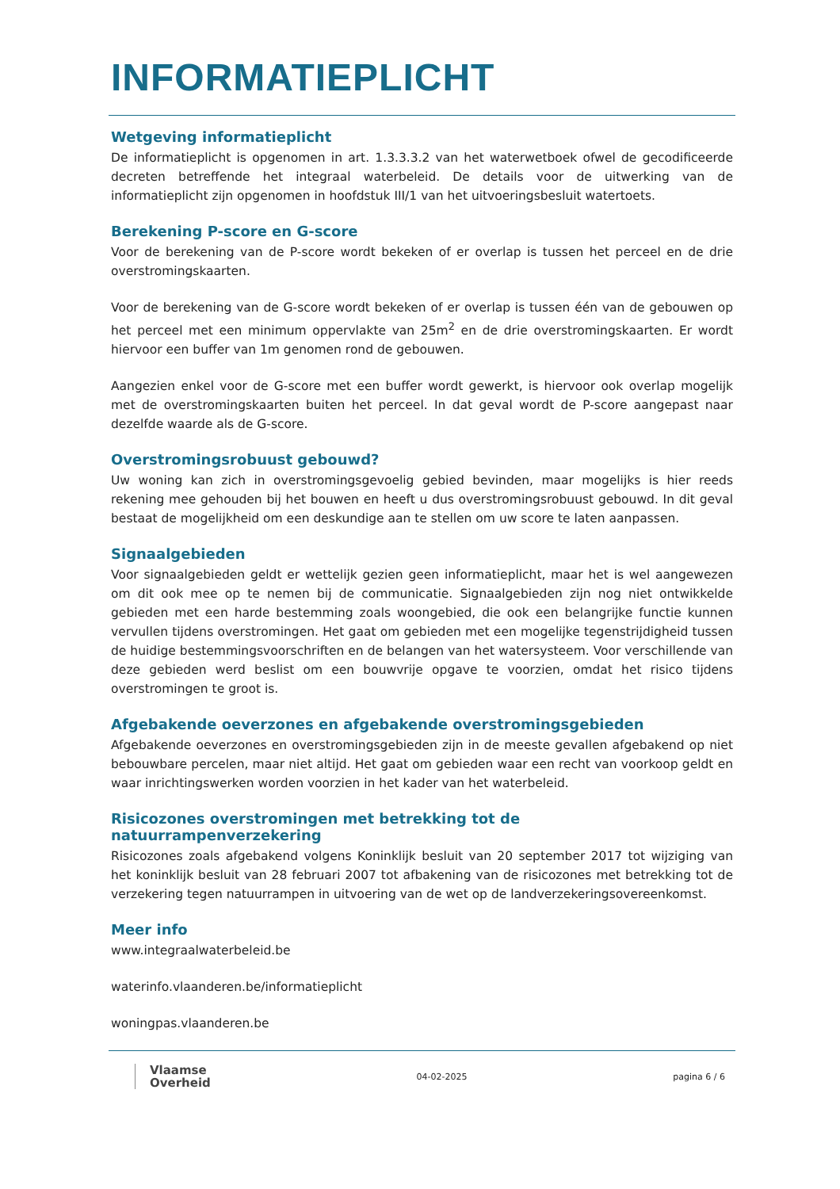INFORMATIEPLICHT
Wetgeving informatieplicht
De informatieplicht is opgenomen in art. 1.3.3.3.2 van het waterwetboek ofwel de gecodificeerde decreten betreffende het integraal waterbeleid. De details voor de uitwerking van de informatieplicht zijn opgenomen in hoofdstuk III/1 van het uitvoeringsbesluit watertoets.
Berekening P-score en G-score
Voor de berekening van de P-score wordt bekeken of er overlap is tussen het perceel en de drie overstromingskaarten.
Voor de berekening van de G-score wordt bekeken of er overlap is tussen één van de gebouwen op het perceel met een minimum oppervlakte van 25m<sup>2</sup> en de drie overstromingskaarten. Er wordt hiervoor een buffer van 1m genomen rond de gebouwen.
Aangezien enkel voor de G-score met een buffer wordt gewerkt, is hiervoor ook overlap mogelijk met de overstromingskaarten buiten het perceel. In dat geval wordt de P-score aangepast naar dezelfde waarde als de G-score.
Overstromingsrobuust gebouwd?
Uw woning kan zich in overstromingsgevoelig gebied bevinden, maar mogelijks is hier reeds rekening mee gehouden bij het bouwen en heeft u dus overstromingsrobuust gebouwd. In dit geval bestaat de mogelijkheid om een deskundige aan te stellen om uw score te laten aanpassen.
Signaalgebieden
Voor signaalgebieden geldt er wettelijk gezien geen informatieplicht, maar het is wel aangewezen om dit ook mee op te nemen bij de communicatie. Signaalgebieden zijn nog niet ontwikkelde gebieden met een harde bestemming zoals woongebied, die ook een belangrijke functie kunnen vervullen tijdens overstromingen. Het gaat om gebieden met een mogelijke tegenstrijdigheid tussen de huidige bestemmingsvoorschriften en de belangen van het watersysteem. Voor verschillende van deze gebieden werd beslist om een bouwvrije opgave te voorzien, omdat het risico tijdens overstromingen te groot is.
Afgebakende oeverzones en afgebakende overstromingsgebieden
Afgebakende oeverzones en overstromingsgebieden zijn in de meeste gevallen afgebakend op niet bebouwbare percelen, maar niet altijd. Het gaat om gebieden waar een recht van voorkoop geldt en waar inrichtingswerken worden voorzien in het kader van het waterbeleid.
Risicozones overstromingen met betrekking tot de natuurrampenverzekering
Risicozones zoals afgebakend volgens Koninklijk besluit van 20 september 2017 tot wijziging van het koninklijk besluit van 28 februari 2007 tot afbakening van de risicozones met betrekking tot de verzekering tegen natuurrampen in uitvoering van de wet op de landverzekeringsovereenkomst.
Meer info
www.integraalwaterbeleid.be
waterinfo.vlaanderen.be/informatieplicht
woningpas.vlaanderen.be
Vlaamse
Overheid
04-02-2025 pagina 6 / 6